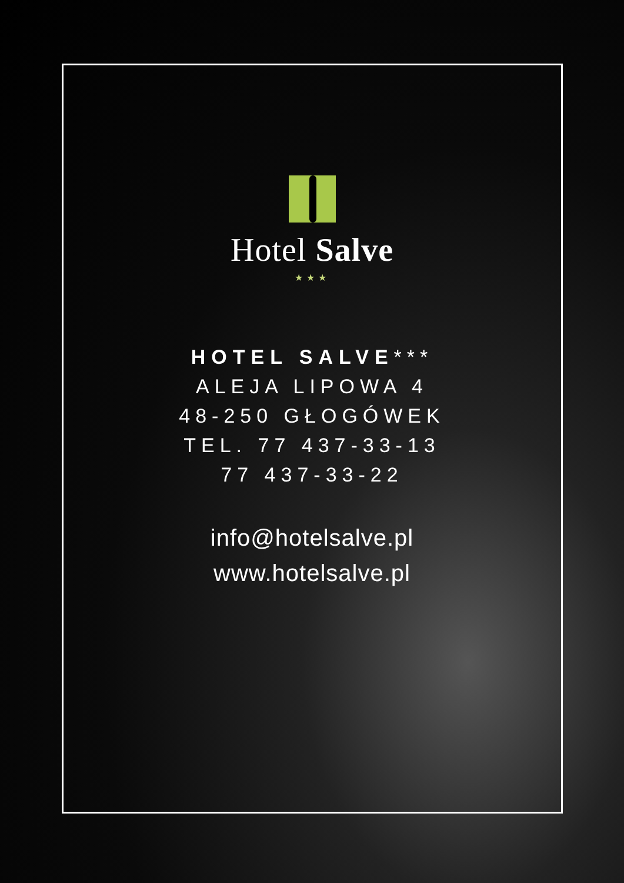Hotel Salve
★★★
HOTEL SALVE***
ALEJA LIPOWA 4
48-250 GŁOGÓWEK
TEL. 77 437-33-13
77 437-33-22
info@hotelsalve.pl
www.hotelsalve.pl